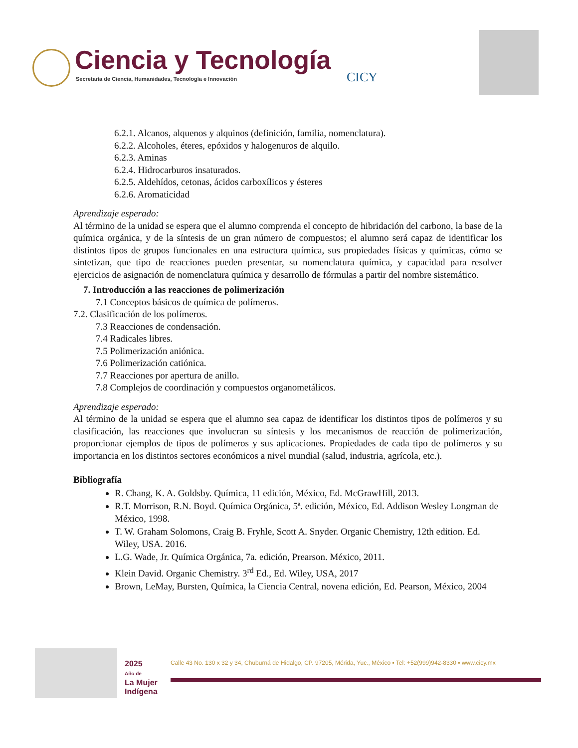Ciencia y Tecnología
Secretaría de Ciencia, Humanidades, Tecnología e Innovación
CICY
6.2.1. Alcanos, alquenos y alquinos (definición, familia, nomenclatura).
6.2.2. Alcoholes, éteres, epóxidos y halogenuros de alquilo.
6.2.3. Aminas
6.2.4. Hidrocarburos insaturados.
6.2.5. Aldehídos, cetonas, ácidos carboxílicos y ésteres
6.2.6. Aromaticidad
Aprendizaje esperado:
Al término de la unidad se espera que el alumno comprenda el concepto de hibridación del carbono, la base de la química orgánica, y de la síntesis de un gran número de compuestos; el alumno será capaz de identificar los distintos tipos de grupos funcionales en una estructura química, sus propiedades físicas y químicas, cómo se sintetizan, que tipo de reacciones pueden presentar, su nomenclatura química, y capacidad para resolver ejercicios de asignación de nomenclatura química y desarrollo de fórmulas a partir del nombre sistemático.
7. Introducción a las reacciones de polimerización
7.1 Conceptos básicos de química de polímeros.
7.2. Clasificación de los polímeros.
7.3 Reacciones de condensación.
7.4 Radicales libres.
7.5 Polimerización aniónica.
7.6 Polimerización catiónica.
7.7 Reacciones por apertura de anillo.
7.8 Complejos de coordinación y compuestos organometálicos.
Aprendizaje esperado:
Al término de la unidad se espera que el alumno sea capaz de identificar los distintos tipos de polímeros y su clasificación, las reacciones que involucran su síntesis y los mecanismos de reacción de polimerización, proporcionar ejemplos de tipos de polímeros y sus aplicaciones. Propiedades de cada tipo de polímeros y su importancia en los distintos sectores económicos a nivel mundial (salud, industria, agrícola, etc.).
Bibliografía
R. Chang, K. A. Goldsby. Química, 11 edición, México, Ed. McGrawHill, 2013.
R.T. Morrison, R.N. Boyd. Química Orgánica, 5ª. edición, México, Ed. Addison Wesley Longman de México, 1998.
T. W. Graham Solomons, Craig B. Fryhle, Scott A. Snyder. Organic Chemistry, 12th edition. Ed. Wiley, USA. 2016.
L.G. Wade, Jr. Química Orgánica, 7a. edición, Prearson. México, 2011.
Klein David. Organic Chemistry. 3<sup>rd</sup> Ed., Ed. Wiley, USA, 2017
Brown, LeMay, Bursten, Química, la Ciencia Central, novena edición, Ed. Pearson, México, 2004
2025
Año de
La Mujer
Indígena
Calle 43 No. 130 x 32 y 34, Chuburná de Hidalgo, CP. 97205, Mérida, Yuc., México ▪ Tel: +52(999)942-8330 ▪ www.cicy.mx